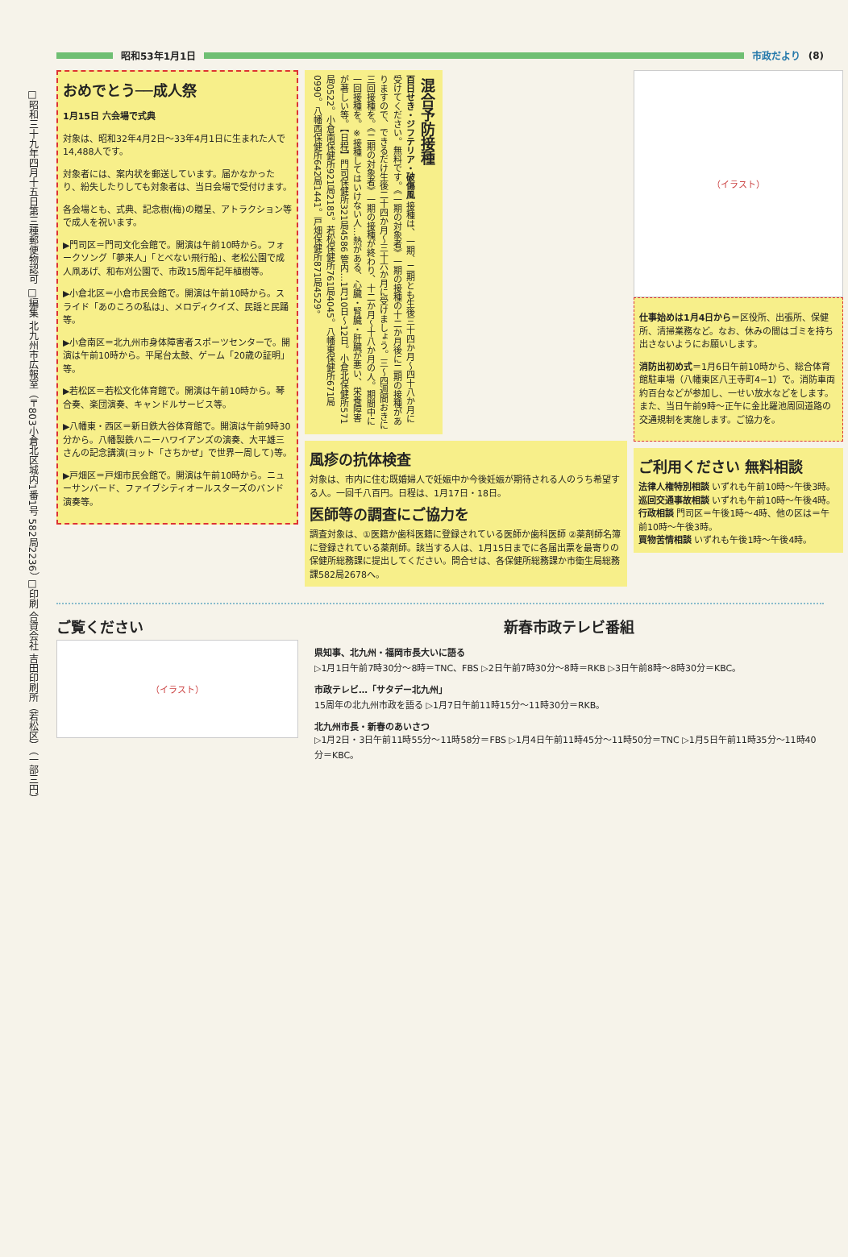昭和53年1月1日
市政だより (8)
□昭和三十九年四月十五日第三種郵便物認可 □編集 北九州市広報室（〒803小倉北区城内1番1号 582局2236） □印刷 合資会社 吉田印刷所（若松区）（一部三円）
おめでとう──成人祭
1月15日 六会場で式典
対象は、昭和32年4月2日〜33年4月1日に生まれた人で14,488人です。
対象者には、案内状を郵送しています。届かなかったり、紛失したりしても対象者は、当日会場で受付けます。
各会場とも、式典、記念樹(梅)の贈呈、アトラクション等で成人を祝います。
▶門司区＝門司文化会館で。開演は午前10時から。フォークソング「夢来人」「とべない飛行船」、老松公園で成人凧あげ、和布刈公園で、市政15周年記年植樹等。
▶小倉北区＝小倉市民会館で。開演は午前10時から。スライド「あのころの私は」、メロディクイズ、民謡と民踊等。
▶小倉南区＝北九州市身体障害者スポーツセンターで。開演は午前10時から。平尾台太鼓、ゲーム「20歳の証明」等。
▶若松区＝若松文化体育館で。開演は午前10時から。琴合奏、楽団演奏、キャンドルサービス等。
▶八幡東・西区＝新日鉄大谷体育館で。開演は午前9時30分から。八幡製鉄ハニーハワイアンズの演奏、大平雄三さんの記念講演(ヨット「さちかぜ」で世界一周して)等。
▶戸畑区＝戸畑市民会館で。開演は午前10時から。ニューサンバード、ファイブシティオールスターズのバンド演奏等。
混合予防接種
百日せき・ジフテリア・破傷風 接種は、一期、二期とも生後三十四か月〜四十八か月に受けてください。無料です。《一期の対象者》一期の接種の十二か月後に二期の接種がありますので、できるだけ生後二十四か月〜三十六か月に受けましょう。三〜四週間おきに三回接種を。《二期の対象者》一期の接種が終わり、十二か月〜十八か月の人。期間中に一回接種を。※接種してはいけない人…熱がある、心臓・腎臓・肝臓が悪い、栄養障害が著しい等。【日程】門司保健所321局4586 管内…1月10日〜12日。小倉北保健所571局0522。小倉南保健所921局2185。若松保健所761局4045。八幡東保健所671局0990。八幡西保健所642局1441。戸畑保健所871局4529。
風疹の抗体検査
対象は、市内に住む既婚婦人で妊娠中か今後妊娠が期待される人のうち希望する人。一回千八百円。日程は、1月17日・18日。
医師等の調査にご協力を
調査対象は、①医籍か歯科医籍に登録されている医師か歯科医師 ②薬剤師名簿に登録されている薬剤師。該当する人は、1月15日までに各届出票を最寄りの保健所総務課に提出してください。問合せは、各保健所総務課か市衛生局総務課582局2678へ。
（イラスト）
仕事始めは1月4日から＝区役所、出張所、保健所、清掃業務など。なお、休みの間はゴミを持ち出さないようにお願いします。
消防出初め式＝1月6日午前10時から、総合体育館駐車場（八幡東区八王寺町4−1）で。消防車両約百台などが参加し、一せい放水などをします。また、当日午前9時〜正午に金比羅池周回道路の交通規制を実施します。ご協力を。
ご利用ください 無料相談
法律人権特別相談 いずれも午前10時〜午後3時。
巡回交通事故相談 いずれも午前10時〜午後4時。
行政相談 門司区＝午後1時〜4時、他の区は＝午前10時〜午後3時。
買物苦情相談 いずれも午後1時〜午後4時。
ご覧ください
（イラスト）
新春市政テレビ番組
県知事、北九州・福岡市長大いに語る
▷1月1日午前7時30分〜8時＝TNC、FBS ▷2日午前7時30分〜8時＝RKB ▷3日午前8時〜8時30分＝KBC。
市政テレビ…「サタデー北九州」
15周年の北九州市政を語る ▷1月7日午前11時15分〜11時30分＝RKB。
北九州市長・新春のあいさつ
▷1月2日・3日午前11時55分〜11時58分＝FBS ▷1月4日午前11時45分〜11時50分＝TNC ▷1月5日午前11時35分〜11時40分＝KBC。